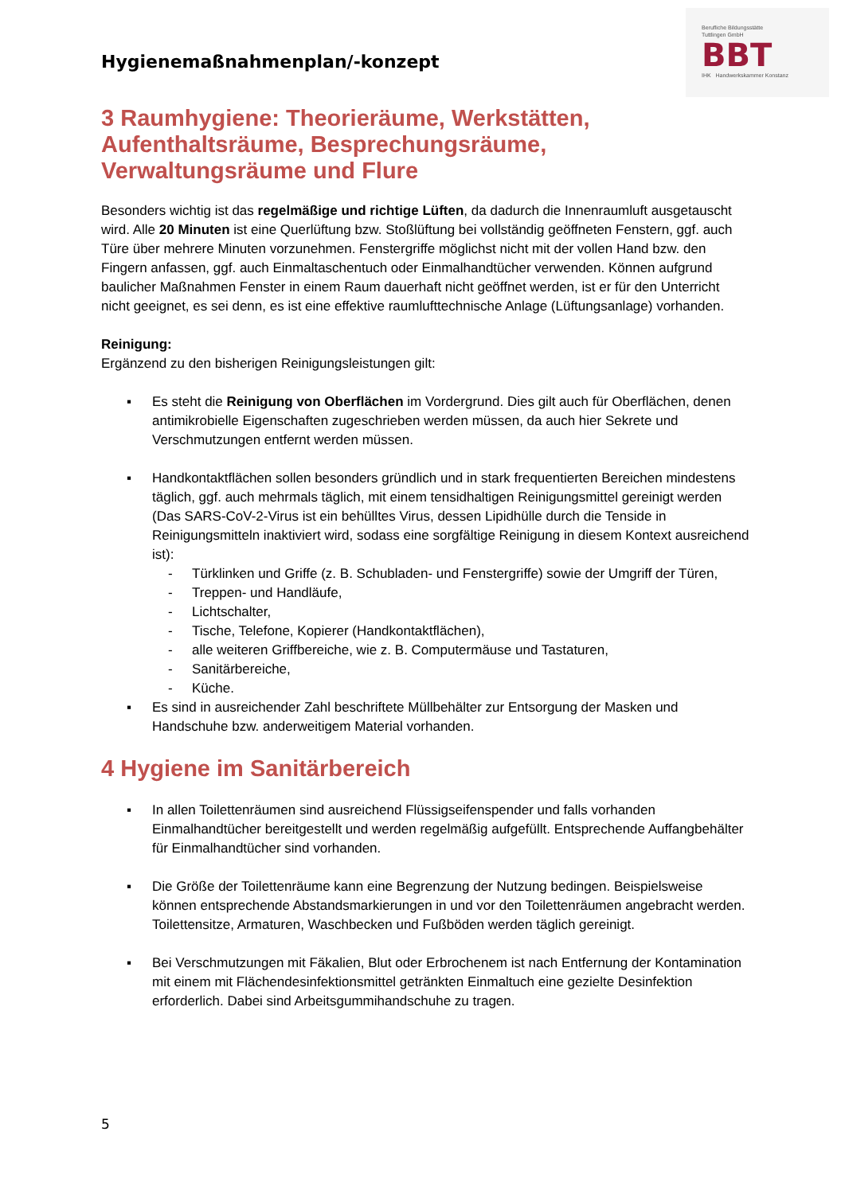Hygienemaßnahmenplan/-konzept
Berufliche Bildungsstätte
Tuttlingen GmbH
BBT
IHK Handwerkskammer Konstanz
3 Raumhygiene: Theorieräume, Werkstätten, Aufenthaltsräume, Besprechungsräume, Verwaltungsräume und Flure
Besonders wichtig ist das regelmäßige und richtige Lüften, da dadurch die Innenraumluft ausgetauscht wird. Alle 20 Minuten ist eine Querlüftung bzw. Stoßlüftung bei vollständig geöffneten Fenstern, ggf. auch Türe über mehrere Minuten vorzunehmen. Fenstergriffe möglichst nicht mit der vollen Hand bzw. den Fingern anfassen, ggf. auch Einmaltaschentuch oder Einmalhandtücher verwenden. Können aufgrund baulicher Maßnahmen Fenster in einem Raum dauerhaft nicht geöffnet werden, ist er für den Unterricht nicht geeignet, es sei denn, es ist eine effektive raumlufttechnische Anlage (Lüftungsanlage) vorhanden.
Reinigung:
Ergänzend zu den bisherigen Reinigungsleistungen gilt:
▪ Es steht die Reinigung von Oberflächen im Vordergrund. Dies gilt auch für Oberflächen, denen antimikrobielle Eigenschaften zugeschrieben werden müssen, da auch hier Sekrete und Verschmutzungen entfernt werden müssen.
▪ Handkontaktflächen sollen besonders gründlich und in stark frequentierten Bereichen mindestens täglich, ggf. auch mehrmals täglich, mit einem tensidhaltigen Reinigungsmittel gereinigt werden (Das SARS-CoV-2-Virus ist ein behülltes Virus, dessen Lipidhülle durch die Tenside in Reinigungsmitteln inaktiviert wird, sodass eine sorgfältige Reinigung in diesem Kontext ausreichend ist):
- Türklinken und Griffe (z. B. Schubladen- und Fenstergriffe) sowie der Umgriff der Türen,
- Treppen- und Handläufe,
- Lichtschalter,
- Tische, Telefone, Kopierer (Handkontaktflächen),
- alle weiteren Griffbereiche, wie z. B. Computermäuse und Tastaturen,
- Sanitärbereiche,
- Küche.
▪ Es sind in ausreichender Zahl beschriftete Müllbehälter zur Entsorgung der Masken und Handschuhe bzw. anderweitigem Material vorhanden.
4 Hygiene im Sanitärbereich
▪ In allen Toilettenräumen sind ausreichend Flüssigseifenspender und falls vorhanden Einmalhandtücher bereitgestellt und werden regelmäßig aufgefüllt. Entsprechende Auffangbehälter für Einmalhandtücher sind vorhanden.
▪ Die Größe der Toilettenräume kann eine Begrenzung der Nutzung bedingen. Beispielsweise können entsprechende Abstandsmarkierungen in und vor den Toilettenräumen angebracht werden. Toilettensitze, Armaturen, Waschbecken und Fußböden werden täglich gereinigt.
▪ Bei Verschmutzungen mit Fäkalien, Blut oder Erbrochenem ist nach Entfernung der Kontamination mit einem mit Flächendesinfektionsmittel getränkten Einmaltuch eine gezielte Desinfektion erforderlich. Dabei sind Arbeitsgummihandschuhe zu tragen.
5